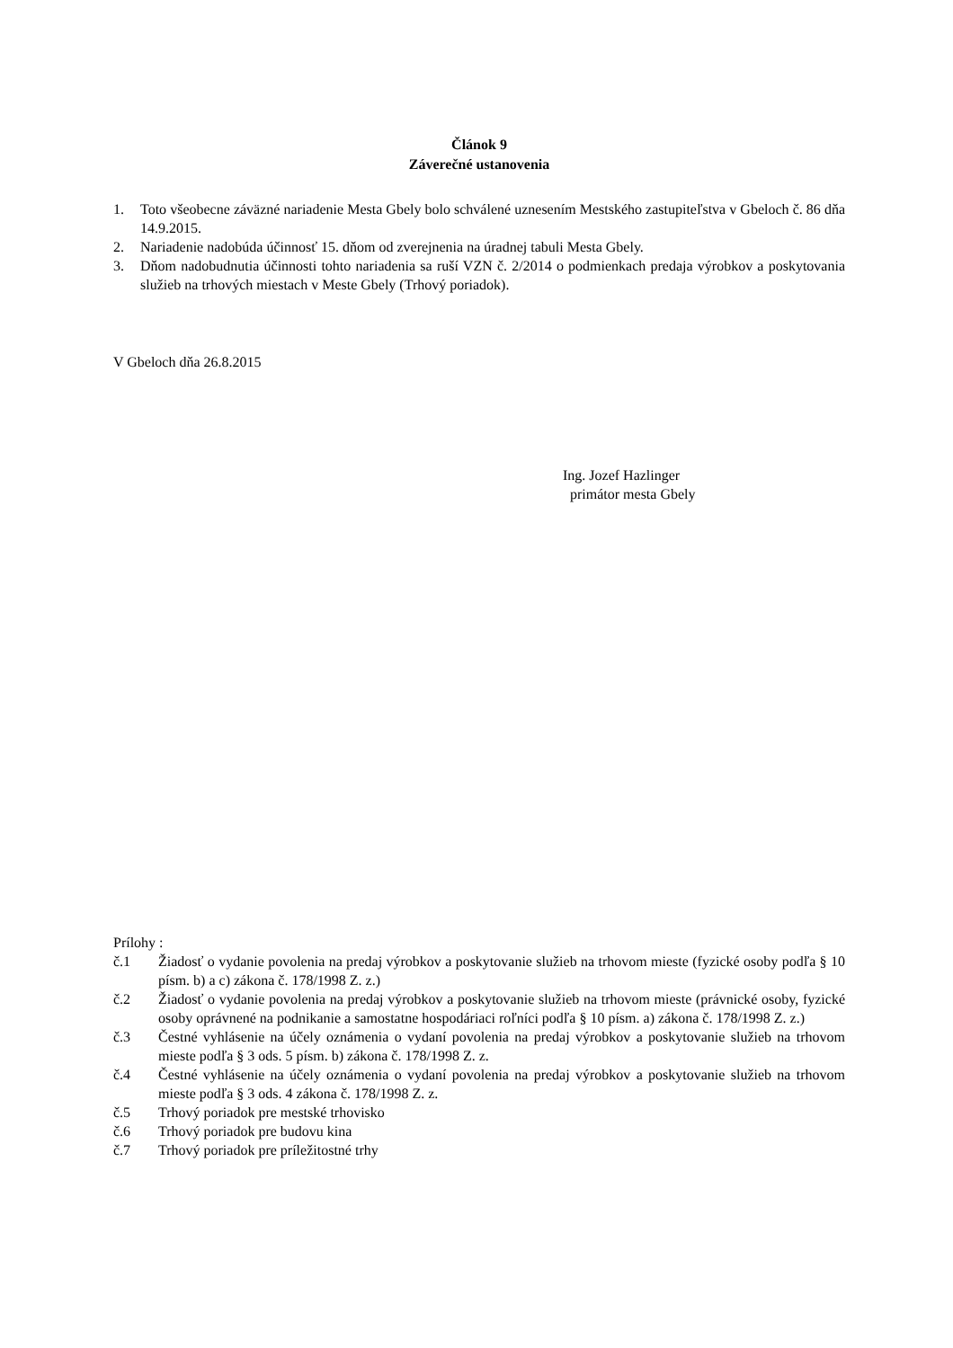Článok 9
Záverečné ustanovenia
1. Toto všeobecne záväzné nariadenie Mesta Gbely bolo schválené uznesením Mestského zastupiteľstva v Gbeloch č. 86 dňa 14.9.2015.
2. Nariadenie nadobúda účinnosť 15. dňom od zverejnenia na úradnej tabuli Mesta Gbely.
3. Dňom nadobudnutia účinnosti tohto nariadenia sa ruší VZN č. 2/2014 o podmienkach predaja výrobkov a poskytovania služieb na trhových miestach v Meste Gbely (Trhový poriadok).
V Gbeloch dňa 26.8.2015
Ing. Jozef Hazlinger
primátor mesta Gbely
Prílohy :
č.1 Žiadosť o vydanie povolenia na predaj výrobkov a poskytovanie služieb na trhovom mieste (fyzické osoby podľa § 10 písm. b) a c) zákona č. 178/1998 Z. z.)
č.2 Žiadosť o vydanie povolenia na predaj výrobkov a poskytovanie služieb na trhovom mieste (právnické osoby, fyzické osoby oprávnené na podnikanie a samostatne hospodáriaci roľníci podľa § 10 písm. a) zákona č. 178/1998 Z. z.)
č.3 Čestné vyhlásenie na účely oznámenia o vydaní povolenia na predaj výrobkov a poskytovanie služieb na trhovom mieste podľa § 3 ods. 5 písm. b) zákona č. 178/1998 Z. z.
č.4 Čestné vyhlásenie na účely oznámenia o vydaní povolenia na predaj výrobkov a poskytovanie služieb na trhovom mieste podľa § 3 ods. 4 zákona č. 178/1998 Z. z.
č.5 Trhový poriadok pre mestské trhovisko
č.6 Trhový poriadok pre budovu kina
č.7 Trhový poriadok pre príležitostné trhy